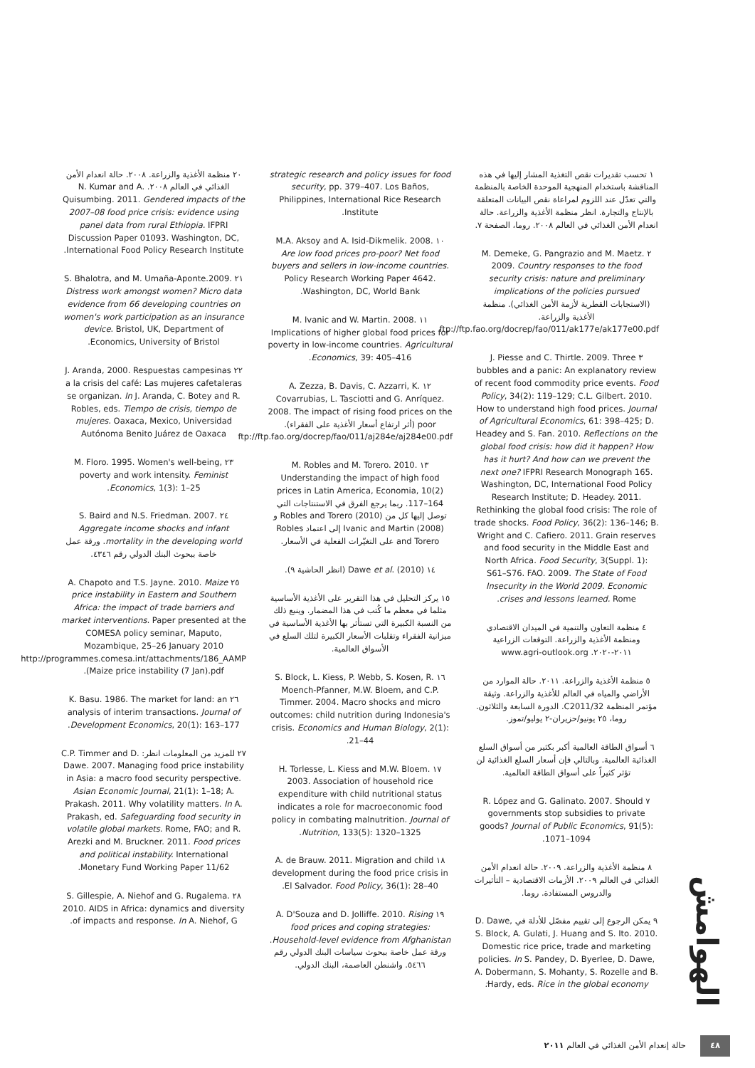الهوامش
١ تحسب تقديرات نقص التغذية المشار إليها في هذه المناقشة باستخدام المنهجية الموحدة الخاصة بالمنظمة والتي تعدّل عند اللزوم لمراعاة نقص البيانات المتعلقة بالإنتاج والتجارة. انظر منظمة الأغذية والزراعة. حالة انعدام الأمن الغذائي في العالم ٢٠٠٨. روما، الصفحة ٧.
٢ M. Demeke, G. Pangrazio and M. Maetz. 2009. Country responses to the food security crisis: nature and preliminary implications of the policies pursued (الاستجابات القطرية لأزمة الأمن الغذائي). منظمة الأغذية والزراعة. ftp://ftp.fao.org/docrep/fao/011/ak177e/ak177e00.pdf
٣ J. Piesse and C. Thirtle. 2009. Three bubbles and a panic: An explanatory review of recent food commodity price events. Food Policy, 34(2): 119–129; C.L. Gilbert. 2010. How to understand high food prices. Journal of Agricultural Economics, 61: 398–425; D. Headey and S. Fan. 2010. Reflections on the global food crisis: how did it happen? How has it hurt? And how can we prevent the next one? IFPRI Research Monograph 165. Washington, DC, International Food Policy Research Institute; D. Headey. 2011. Rethinking the global food crisis: The role of trade shocks. Food Policy, 36(2): 136–146; B. Wright and C. Cafiero. 2011. Grain reserves and food security in the Middle East and North Africa. Food Security, 3(Suppl. 1): S61–S76. FAO. 2009. The State of Food Insecurity in the World 2009. Economic crises and lessons learned. Rome.
٤ منظمة التعاون والتنمية في الميدان الاقتصادي ومنظمة الأغذية والزراعة. التوقعات الزراعية ٢٠١١-٢٠٢٠. www.agri-outlook.org
٥ منظمة الأغذية والزراعة. ٢٠١١. حالة الموارد من الأراضي والمياه في العالم للأغذية والزراعة. وثيقة مؤتمر المنظمة C2011/32. الدورة السابعة والثلاثون. روما، ٢٥ يونيو/حزيران-٢ يوليو/تموز.
٦ أسواق الطاقة العالمية أكبر بكثير من أسواق السلع الغذائية العالمية. وبالتالي فإن أسعار السلع الغذائية لن تؤثر كثيراً على أسواق الطاقة العالمية.
٧ R. López and G. Galinato. 2007. Should governments stop subsidies to private goods? Journal of Public Economics, 91(5): 1071–1094.
٨ منظمة الأغذية والزراعة. ٢٠٠٩. حالة انعدام الأمن الغذائي في العالم ٢٠٠٩. الأزمات الاقتصادية – التأثيرات والدروس المستفادة. روما.
٩ يمكن الرجوع إلى تقييم مفصّل للأدلة في D. Dawe, S. Block, A. Gulati, J. Huang and S. Ito. 2010. Domestic rice price, trade and marketing policies. In S. Pandey, D. Byerlee, D. Dawe, A. Dobermann, S. Mohanty, S. Rozelle and B. Hardy, eds. Rice in the global economy:
strategic research and policy issues for food security, pp. 379–407. Los Baños, Philippines, International Rice Research Institute.
١٠ M.A. Aksoy and A. Isid-Dikmelik. 2008. Are low food prices pro-poor? Net food buyers and sellers in low-income countries. Policy Research Working Paper 4642. Washington, DC, World Bank.
١١ M. Ivanic and W. Martin. 2008. Implications of higher global food prices for poverty in low-income countries. Agricultural Economics, 39: 405–416.
١٢ A. Zezza, B. Davis, C. Azzarri, K. Covarrubias, L. Tasciotti and G. Anríquez. 2008. The impact of rising food prices on the poor (أثر ارتفاع أسعار الأغذية على الفقراء). ftp://ftp.fao.org/docrep/fao/011/aj284e/aj284e00.pdf
١٣ M. Robles and M. Torero. 2010. Understanding the impact of high food prices in Latin America, Economia, 10(2) 117–164. ربما يرجع الفرق في الاستنتاجات التي توصل إليها كل من Robles and Torero (2010) و Ivanic and Martin (2008) إلى اعتماد Robles and Torero على التغيّرات الفعلية في الأسعار.
١٤ Dawe et al. (2010) (انظر الحاشية ٩).
١٥ يركز التحليل في هذا التقرير على الأغذية الأساسية مثلما في معظم ما كُتب في هذا المضمار. وينبع ذلك من النسبة الكبيرة التي تستأثر بها الأغذية الأساسية في ميزانية الفقراء وتقلبات الأسعار الكبيرة لتلك السلع في الأسواق العالمية.
١٦ S. Block, L. Kiess, P. Webb, S. Kosen, R. Moench-Pfanner, M.W. Bloem, and C.P. Timmer. 2004. Macro shocks and micro outcomes: child nutrition during Indonesia's crisis. Economics and Human Biology, 2(1): 21–44.
١٧ H. Torlesse, L. Kiess and M.W. Bloem. 2003. Association of household rice expenditure with child nutritional status indicates a role for macroeconomic food policy in combating malnutrition. Journal of Nutrition, 133(5): 1320–1325.
١٨ A. de Brauw. 2011. Migration and child development during the food price crisis in El Salvador. Food Policy, 36(1): 28–40.
١٩ A. D'Souza and D. Jolliffe. 2010. Rising food prices and coping strategies: Household-level evidence from Afghanistan. ورقة عمل خاصة ببحوث سياسات البنك الدولي رقم ٥٤٦٦. واشنطن العاصمة، البنك الدولي.
٢٠ منظمة الأغذية والزراعة. ٢٠٠٨. حالة انعدام الأمن الغذائي في العالم ٢٠٠٨. N. Kumar and A. Quisumbing. 2011. Gendered impacts of the 2007–08 food price crisis: evidence using panel data from rural Ethiopia. IFPRI Discussion Paper 01093. Washington, DC, International Food Policy Research Institute.
٢١ S. Bhalotra, and M. Umaña-Aponte.2009. Distress work amongst women? Micro data evidence from 66 developing countries on women's work participation as an insurance device. Bristol, UK, Department of Economics, University of Bristol.
٢٢ J. Aranda, 2000. Respuestas campesinas a la crisis del café: Las mujeres cafetaleras se organizan. In J. Aranda, C. Botey and R. Robles, eds. Tiempo de crisis, tiempo de mujeres. Oaxaca, Mexico, Universidad Autónoma Benito Juárez de Oaxaca
٢٣ M. Floro. 1995. Women's well-being, poverty and work intensity. Feminist Economics, 1(3): 1–25.
٢٤ S. Baird and N.S. Friedman. 2007. Aggregate income shocks and infant mortality in the developing world. ورقة عمل خاصة ببحوث البنك الدولي رقم ٤٣٤٦.
٢٥ A. Chapoto and T.S. Jayne. 2010. Maize price instability in Eastern and Southern Africa: the impact of trade barriers and market interventions. Paper presented at the COMESA policy seminar, Maputo, Mozambique, 25–26 January 2010 http://programmes.comesa.int/attachments/186_AAMP Maize price instability (7 Jan).pdf).
٢٦ K. Basu. 1986. The market for land: an analysis of interim transactions. Journal of Development Economics, 20(1): 163–177.
٢٧ للمزيد من المعلومات انظر: C.P. Timmer and D. Dawe. 2007. Managing food price instability in Asia: a macro food security perspective. Asian Economic Journal, 21(1): 1–18; A. Prakash. 2011. Why volatility matters. In A. Prakash, ed. Safeguarding food security in volatile global markets. Rome, FAO; and R. Arezki and M. Bruckner. 2011. Food prices and political instability. International Monetary Fund Working Paper 11/62.
٢٨ S. Gillespie, A. Niehof and G. Rugalema. 2010. AIDS in Africa: dynamics and diversity of impacts and response. In A. Niehof, G.
٤٨ حالة إنعدام الأمن الغذائي في العالم ٢٠١١